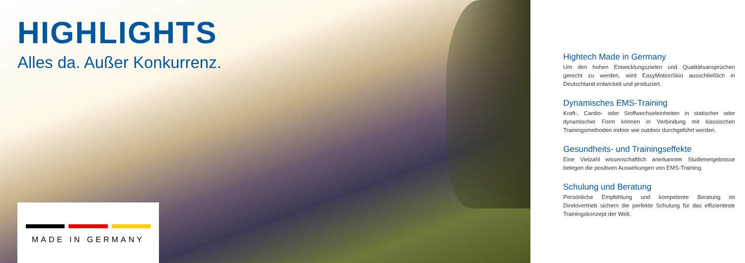HIGHLIGHTS
Alles da. Außer Konkurrenz.
MADE IN GERMANY
Hightech Made in Germany
Um den hohen Entwicklungszielen und Qualitätsansprüchen gerecht zu werden, wird EasyMotionSkin ausschließlich in Deutschland entwickelt und produziert.
Dynamisches EMS-Training
Kraft-, Cardio- oder Stoffwechseleinheiten in statischer oder dynamischer Form können in Verbindung mit klassischen Trainingsmethoden indoor wie outdoor durchgeführt werden.
Gesundheits- und Trainingseffekte
Eine Vielzahl wissenschaftlich anerkannter Studienergebnisse belegen die positiven Auswirkungen von EMS-Training.
Schulung und Beratung
Persönliche Empfehlung und kompetente Beratung im Direktvertrieb sichern die perfekte Schulung für das effizienteste Trainingskonzept der Welt.